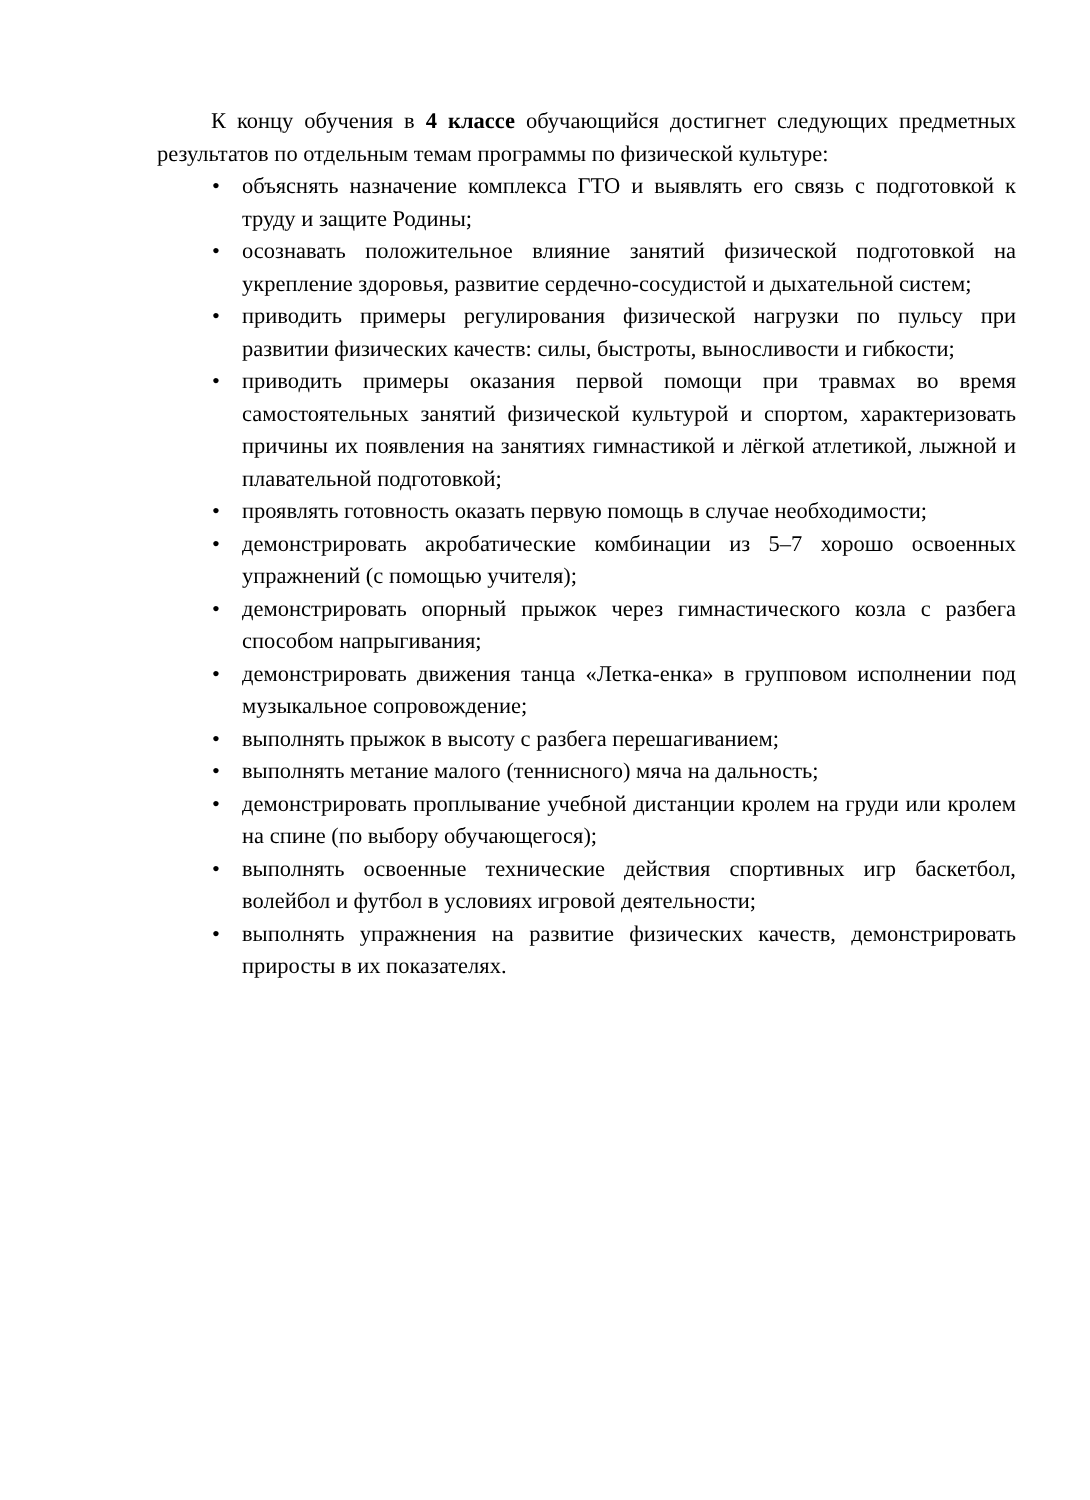К концу обучения в 4 классе обучающийся достигнет следующих предметных результатов по отдельным темам программы по физической культуре:
• объяснять назначение комплекса ГТО и выявлять его связь с подготовкой к труду и защите Родины;
• осознавать положительное влияние занятий физической подготовкой на укрепление здоровья, развитие сердечно-сосудистой и дыхательной систем;
• приводить примеры регулирования физической нагрузки по пульсу при развитии физических качеств: силы, быстроты, выносливости и гибкости;
• приводить примеры оказания первой помощи при травмах во время самостоятельных занятий физической культурой и спортом, характеризовать причины их появления на занятиях гимнастикой и лёгкой атлетикой, лыжной и плавательной подготовкой;
• проявлять готовность оказать первую помощь в случае необходимости;
• демонстрировать акробатические комбинации из 5–7 хорошо освоенных упражнений (с помощью учителя);
• демонстрировать опорный прыжок через гимнастического козла с разбега способом напрыгивания;
• демонстрировать движения танца «Летка-енка» в групповом исполнении под музыкальное сопровождение;
• выполнять прыжок в высоту с разбега перешагиванием;
• выполнять метание малого (теннисного) мяча на дальность;
• демонстрировать проплывание учебной дистанции кролем на груди или кролем на спине (по выбору обучающегося);
• выполнять освоенные технические действия спортивных игр баскетбол, волейбол и футбол в условиях игровой деятельности;
• выполнять упражнения на развитие физических качеств, демонстрировать приросты в их показателях.